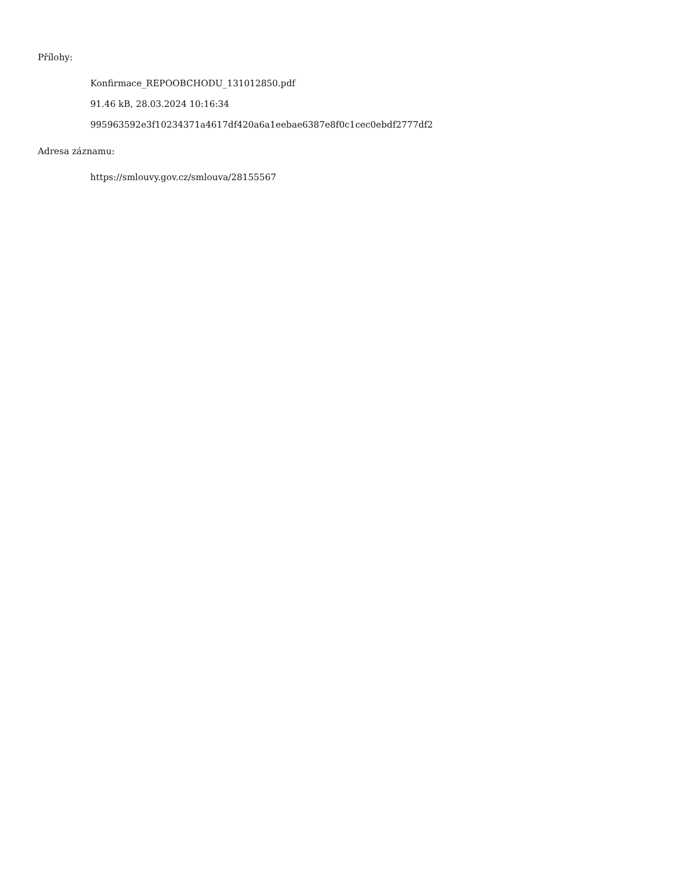Přílohy:
Konfirmace_REPOOBCHODU_131012850.pdf
91.46 kB, 28.03.2024 10:16:34
995963592e3f10234371a4617df420a6a1eebae6387e8f0c1cec0ebdf2777df2
Adresa záznamu:
https://smlouvy.gov.cz/smlouva/28155567